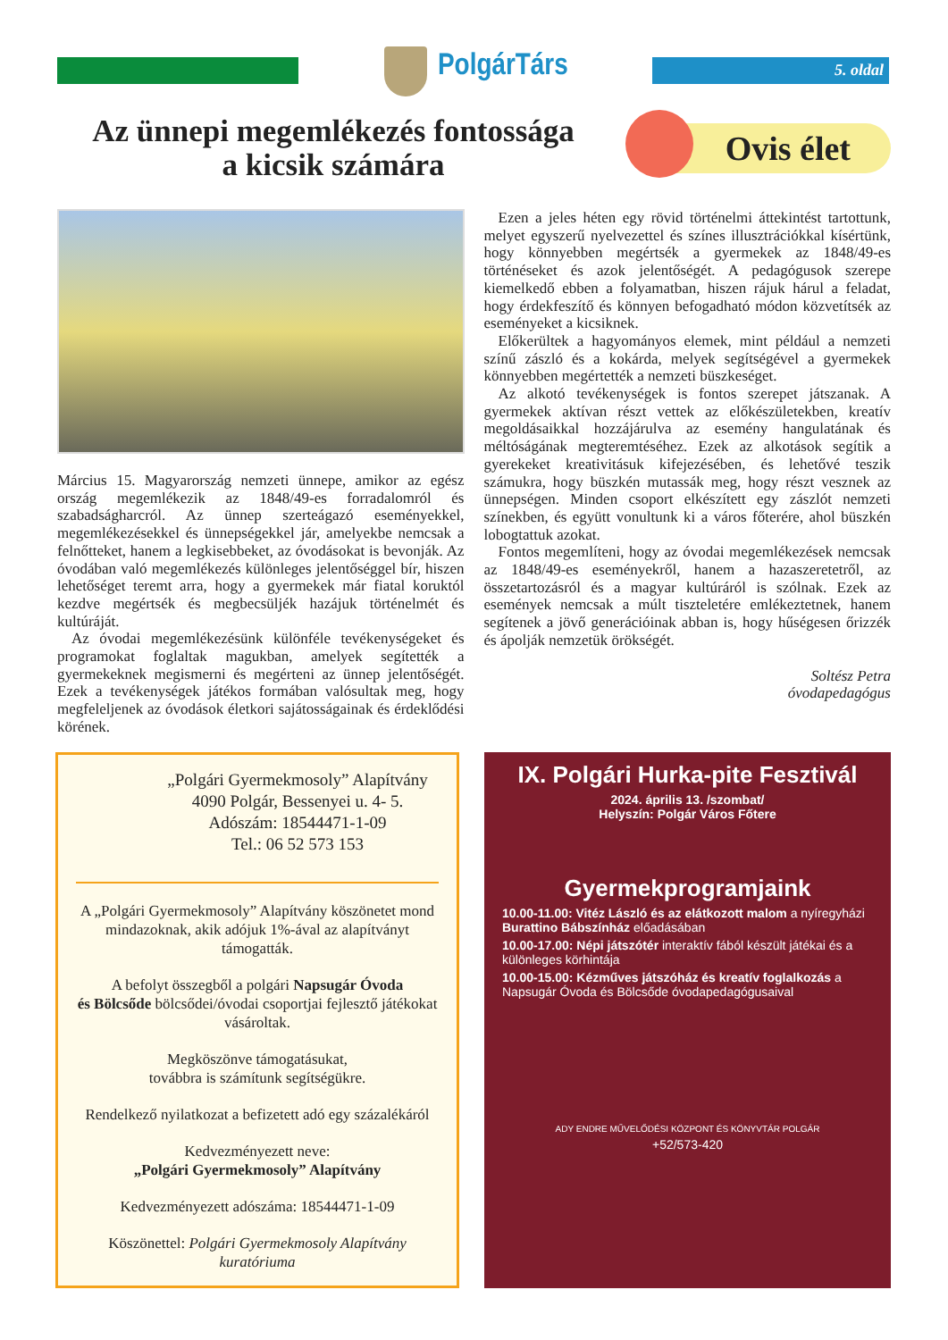PolgárTárs 5. oldal
Az ünnepi megemlékezés fontossága
a kicsik számára
Ovis élet
Március 15. Magyarország nemzeti ünnepe, amikor az egész ország megemlékezik az 1848/49-es forradalomról és szabadságharcról. Az ünnep szerteágazó eseményekkel, megemlékezésekkel és ünnepségekkel jár, amelyekbe nemcsak a felnőtteket, hanem a legkisebbeket, az óvodásokat is bevonják. Az óvodában való megemlékezés különleges jelentőséggel bír, hiszen lehetőséget teremt arra, hogy a gyermekek már fiatal koruktól kezdve megértsék és megbecsüljék hazájuk történelmét és kultúráját.
Az óvodai megemlékezésünk különféle tevékenységeket és programokat foglaltak magukban, amelyek segítették a gyermekeknek megismerni és megérteni az ünnep jelentőségét. Ezek a tevékenységek játékos formában valósultak meg, hogy megfeleljenek az óvodások életkori sajátosságainak és érdeklődési körének.
Ezen a jeles héten egy rövid történelmi áttekintést tartottunk, melyet egyszerű nyelvezettel és színes illusztrációkkal kísértünk, hogy könnyebben megértsék a gyermekek az 1848/49-es történéseket és azok jelentőségét. A pedagógusok szerepe kiemelkedő ebben a folyamatban, hiszen rájuk hárul a feladat, hogy érdekfeszítő és könnyen befogadható módon közvetítsék az eseményeket a kicsiknek.
Előkerültek a hagyományos elemek, mint például a nemzeti színű zászló és a kokárda, melyek segítségével a gyermekek könnyebben megértették a nemzeti büszkeséget.
Az alkotó tevékenységek is fontos szerepet játszanak. A gyermekek aktívan részt vettek az előkészületekben, kreatív megoldásaikkal hozzájárulva az esemény hangulatának és méltóságának megteremtéséhez. Ezek az alkotások segítik a gyerekeket kreativitásuk kifejezésében, és lehetővé teszik számukra, hogy büszkén mutassák meg, hogy részt vesznek az ünnepségen. Minden csoport elkészített egy zászlót nemzeti színekben, és együtt vonultunk ki a város főterére, ahol büszkén lobogtattuk azokat.
Fontos megemlíteni, hogy az óvodai megemlékezések nemcsak az 1848/49-es eseményekről, hanem a hazaszeretetről, az összetartozásról és a magyar kultúráról is szólnak. Ezek az események nemcsak a múlt tiszteletére emlékeztetnek, hanem segítenek a jövő generációinak abban is, hogy hűségesen őrizzék és ápolják nemzetük örökségét.
Soltész Petra
óvodapedagógus
„Polgári Gyermekmosoly” Alapítvány
4090 Polgár, Bessenyei u. 4- 5.
Adószám: 18544471-1-09
Tel.: 06 52 573 153
A „Polgári Gyermekmosoly” Alapítvány köszönetet mond mindazoknak, akik adójuk 1%-ával az alapítványt támogatták.
A befolyt összegből a polgári Napsugár Óvoda
és Bölcsőde bölcsődei/óvodai csoportjai fejlesztő játékokat vásároltak.
Megköszönve támogatásukat,
továbbra is számítunk segítségükre.
Rendelkező nyilatkozat a befizetett adó egy százalékáról
Kedvezményezett neve:
„Polgári Gyermekmosoly” Alapítvány
Kedvezményezett adószáma: 18544471-1-09
Köszönettel: Polgári Gyermekmosoly Alapítvány kuratóriuma
IX. Polgári Hurka-pite Fesztivál
2024. április 13. /szombat/
Helyszín: Polgár Város Főtere
Gyermekprogramjaink
10.00-11.00: Vitéz László és az elátkozott malom a nyíregyházi Burattino Bábszínház előadásában
10.00-17.00: Népi játszótér interaktív fából készült játékai és a különleges körhintája
10.00-15.00: Kézműves játszóház és kreatív foglalkozás a Napsugár Óvoda és Bölcsőde óvodapedagógusaival
ADY ENDRE MŰVELŐDÉSI KÖZPONT ÉS KÖNYVTÁR POLGÁR
+52/573-420